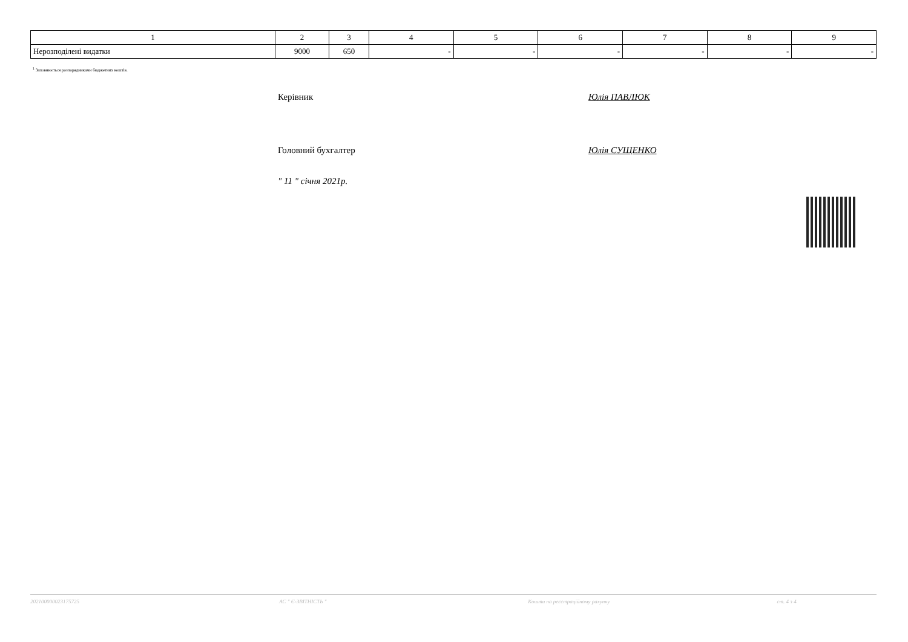| 1 | 2 | 3 | 4 | 5 | 6 | 7 | 8 | 9 |
| Нерозподілені видатки | 9000 | 650 | - | - | - | - | - | - |
<sup>1</sup> Заповнюється розпорядниками бюджетних коштів.
Керівник Юлія ПАВЛЮК
Головний бухгалтер Юлія СУЩЕНКО
" 11 " січня 2021р.
202100000023175725 АС " Є-ЗВІТНІСТЬ " Кошти на реєстраційному рахунку ст. 4 з 4